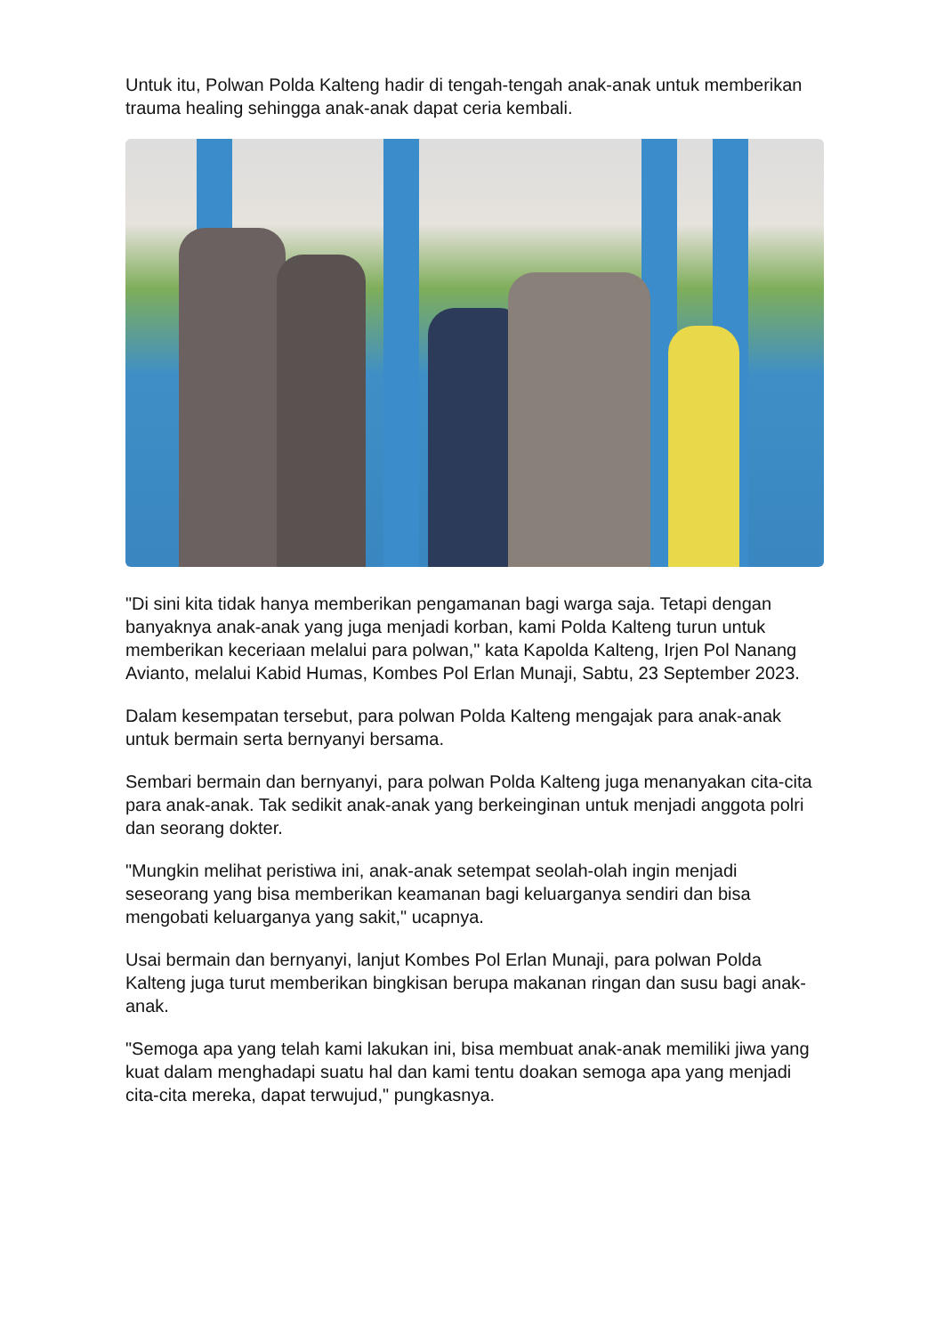Untuk itu, Polwan Polda Kalteng hadir di tengah-tengah anak-anak untuk memberikan trauma healing sehingga anak-anak dapat ceria kembali.
"Di sini kita tidak hanya memberikan pengamanan bagi warga saja. Tetapi dengan banyaknya anak-anak yang juga menjadi korban, kami Polda Kalteng turun untuk memberikan keceriaan melalui para polwan," kata Kapolda Kalteng, Irjen Pol Nanang Avianto, melalui Kabid Humas, Kombes Pol Erlan Munaji, Sabtu, 23 September 2023.
Dalam kesempatan tersebut, para polwan Polda Kalteng mengajak para anak-anak untuk bermain serta bernyanyi bersama.
Sembari bermain dan bernyanyi, para polwan Polda Kalteng juga menanyakan cita-cita para anak-anak. Tak sedikit anak-anak yang berkeinginan untuk menjadi anggota polri dan seorang dokter.
"Mungkin melihat peristiwa ini, anak-anak setempat seolah-olah ingin menjadi seseorang yang bisa memberikan keamanan bagi keluarganya sendiri dan bisa mengobati keluarganya yang sakit," ucapnya.
Usai bermain dan bernyanyi, lanjut Kombes Pol Erlan Munaji, para polwan Polda Kalteng juga turut memberikan bingkisan berupa makanan ringan dan susu bagi anak-anak.
"Semoga apa yang telah kami lakukan ini, bisa membuat anak-anak memiliki jiwa yang kuat dalam menghadapi suatu hal dan kami tentu doakan semoga apa yang menjadi cita-cita mereka, dapat terwujud," pungkasnya.